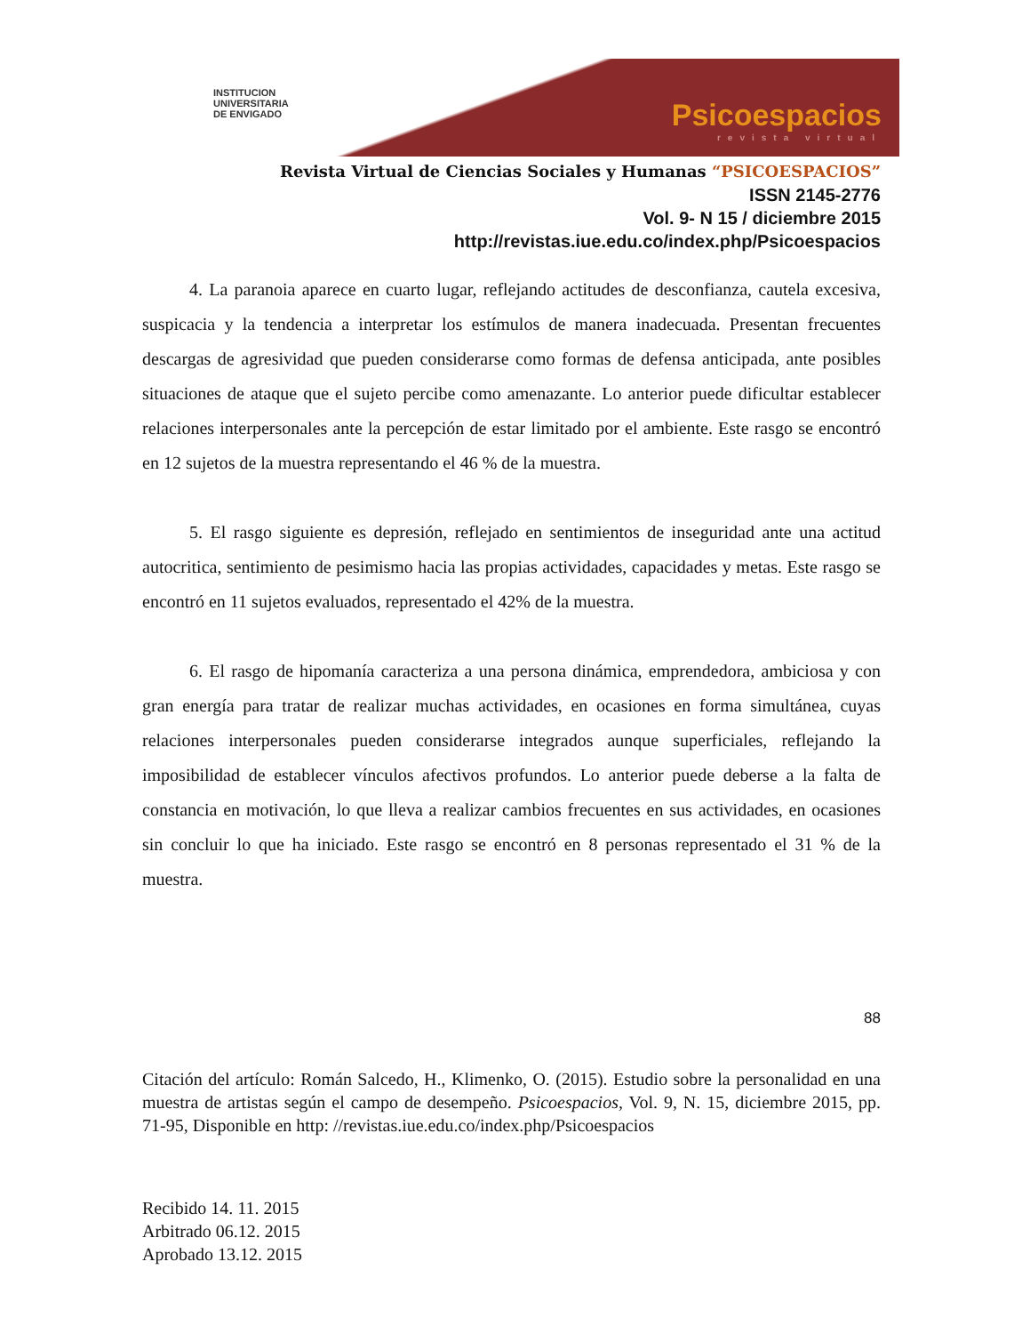INSTITUCION
UNIVERSITARIA
DE ENVIGADO
Psicoespacios
revista virtual
Revista Virtual de Ciencias Sociales y Humanas “PSICOESPACIOS”
ISSN 2145-2776
Vol. 9- N 15 / diciembre 2015
http://revistas.iue.edu.co/index.php/Psicoespacios
4. La paranoia aparece en cuarto lugar, reflejando actitudes de desconfianza, cautela excesiva, suspicacia y la tendencia a interpretar los estímulos de manera inadecuada. Presentan frecuentes descargas de agresividad que pueden considerarse como formas de defensa anticipada, ante posibles situaciones de ataque que el sujeto percibe como amenazante. Lo anterior puede dificultar establecer relaciones interpersonales ante la percepción de estar limitado por el ambiente. Este rasgo se encontró en 12 sujetos de la muestra representando el 46 % de la muestra.
5. El rasgo siguiente es depresión, reflejado en sentimientos de inseguridad ante una actitud autocritica, sentimiento de pesimismo hacia las propias actividades, capacidades y metas. Este rasgo se encontró en 11 sujetos evaluados, representado el 42% de la muestra.
6. El rasgo de hipomanía caracteriza a una persona dinámica, emprendedora, ambiciosa y con gran energía para tratar de realizar muchas actividades, en ocasiones en forma simultánea, cuyas relaciones interpersonales pueden considerarse integrados aunque superficiales, reflejando la imposibilidad de establecer vínculos afectivos profundos. Lo anterior puede deberse a la falta de constancia en motivación, lo que lleva a realizar cambios frecuentes en sus actividades, en ocasiones sin concluir lo que ha iniciado. Este rasgo se encontró en 8 personas representado el 31 % de la muestra.
88
Citación del artículo: Román Salcedo, H., Klimenko, O. (2015). Estudio sobre la personalidad en una muestra de artistas según el campo de desempeño. Psicoespacios, Vol. 9, N. 15, diciembre 2015, pp. 71-95, Disponible en http: //revistas.iue.edu.co/index.php/Psicoespacios
Recibido 14. 11. 2015
Arbitrado 06.12. 2015
Aprobado 13.12. 2015